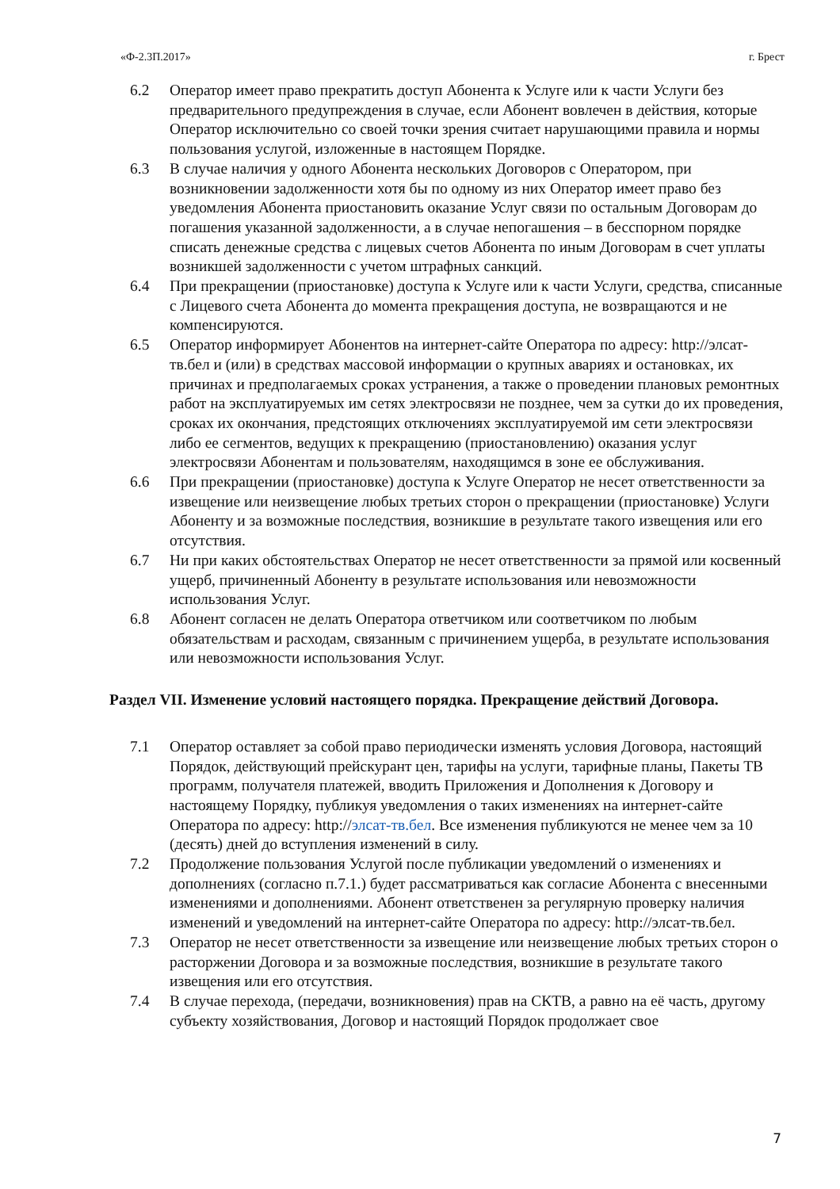«Ф-2.3П.2017» г. Брест
6.2 Оператор имеет право прекратить доступ Абонента к Услуге или к части Услуги без предварительного предупреждения в случае, если Абонент вовлечен в действия, которые Оператор исключительно со своей точки зрения считает нарушающими правила и нормы пользования услугой, изложенные в настоящем Порядке.
6.3 В случае наличия у одного Абонента нескольких Договоров с Оператором, при возникновении задолженности хотя бы по одному из них Оператор имеет право без уведомления Абонента приостановить оказание Услуг связи по остальным Договорам до погашения указанной задолженности, а в случае непогашения – в бесспорном порядке списать денежные средства с лицевых счетов Абонента по иным Договорам в счет уплаты возникшей задолженности с учетом штрафных санкций.
6.4 При прекращении (приостановке) доступа к Услуге или к части Услуги, средства, списанные с Лицевого счета Абонента до момента прекращения доступа, не возвращаются и не компенсируются.
6.5 Оператор информирует Абонентов на интернет-сайте Оператора по адресу: http://элсат-тв.бел и (или) в средствах массовой информации о крупных авариях и остановках, их причинах и предполагаемых сроках устранения, а также о проведении плановых ремонтных работ на эксплуатируемых им сетях электросвязи не позднее, чем за сутки до их проведения, сроках их окончания, предстоящих отключениях эксплуатируемой им сети электросвязи либо ее сегментов, ведущих к прекращению (приостановлению) оказания услуг электросвязи Абонентам и пользователям, находящимся в зоне ее обслуживания.
6.6 При прекращении (приостановке) доступа к Услуге Оператор не несет ответственности за извещение или неизвещение любых третьих сторон о прекращении (приостановке) Услуги Абоненту и за возможные последствия, возникшие в результате такого извещения или его отсутствия.
6.7 Ни при каких обстоятельствах Оператор не несет ответственности за прямой или косвенный ущерб, причиненный Абоненту в результате использования или невозможности использования Услуг.
6.8 Абонент согласен не делать Оператора ответчиком или соответчиком по любым обязательствам и расходам, связанным с причинением ущерба, в результате использования или невозможности использования Услуг.
Раздел VII. Изменение условий настоящего порядка. Прекращение действий Договора.
7.1 Оператор оставляет за собой право периодически изменять условия Договора, настоящий Порядок, действующий прейскурант цен, тарифы на услуги, тарифные планы, Пакеты ТВ программ, получателя платежей, вводить Приложения и Дополнения к Договору и настоящему Порядку, публикуя уведомления о таких изменениях на интернет-сайте Оператора по адресу: http://элсат-тв.бел. Все изменения публикуются не менее чем за 10 (десять) дней до вступления изменений в силу.
7.2 Продолжение пользования Услугой после публикации уведомлений о изменениях и дополнениях (согласно п.7.1.) будет рассматриваться как согласие Абонента с внесенными изменениями и дополнениями. Абонент ответственен за регулярную проверку наличия изменений и уведомлений на интернет-сайте Оператора по адресу: http://элсат-тв.бел.
7.3 Оператор не несет ответственности за извещение или неизвещение любых третьих сторон о расторжении Договора и за возможные последствия, возникшие в результате такого извещения или его отсутствия.
7.4 В случае перехода, (передачи, возникновения) прав на СКТВ, а равно на её часть, другому субъекту хозяйствования, Договор и настоящий Порядок продолжает свое
7